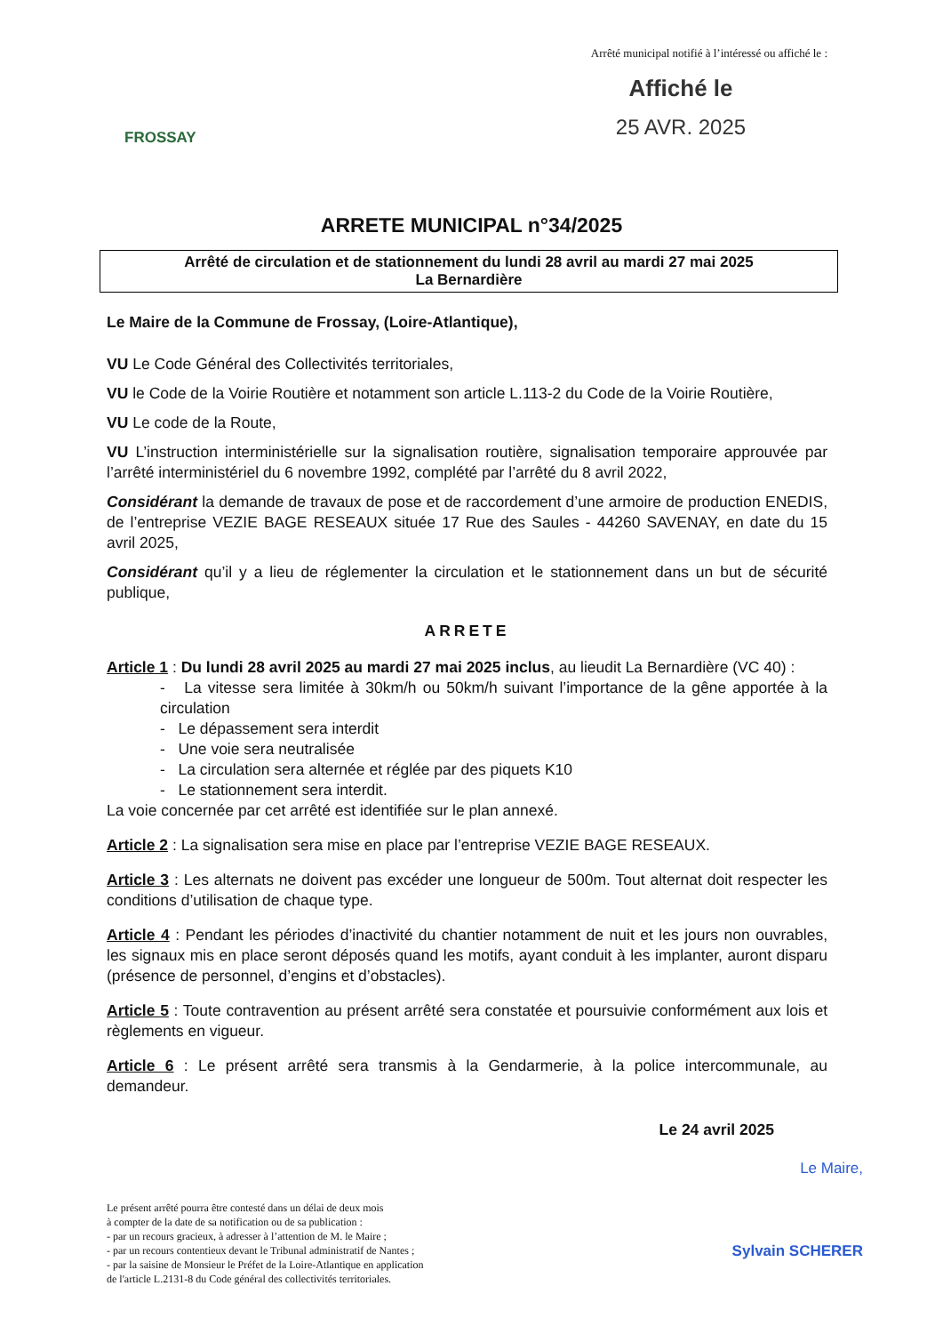FROSSAY
Arrêté municipal notifié à l’intéressé ou affiché le :
Affiché le
25 AVR. 2025
ARRETE MUNICIPAL n°34/2025
Arrêté de circulation et de stationnement du lundi 28 avril au mardi 27 mai 2025
La Bernardière
Le Maire de la Commune de Frossay, (Loire-Atlantique),
VU Le Code Général des Collectivités territoriales,
VU le Code de la Voirie Routière et notamment son article L.113-2 du Code de la Voirie Routière,
VU Le code de la Route,
VU L’instruction interministérielle sur la signalisation routière, signalisation temporaire approuvée par l’arrêté interministériel du 6 novembre 1992, complété par l’arrêté du 8 avril 2022,
Considérant la demande de travaux de pose et de raccordement d’une armoire de production ENEDIS, de l’entreprise VEZIE BAGE RESEAUX située 17 Rue des Saules - 44260 SAVENAY, en date du 15 avril 2025,
Considérant qu’il y a lieu de réglementer la circulation et le stationnement dans un but de sécurité publique,
ARRETE
Article 1 : Du lundi 28 avril 2025 au mardi 27 mai 2025 inclus, au lieudit La Bernardière (VC 40) :
- La vitesse sera limitée à 30km/h ou 50km/h suivant l’importance de la gêne apportée à la circulation
- Le dépassement sera interdit
- Une voie sera neutralisée
- La circulation sera alternée et réglée par des piquets K10
- Le stationnement sera interdit.
La voie concernée par cet arrêté est identifiée sur le plan annexé.
Article 2 : La signalisation sera mise en place par l’entreprise VEZIE BAGE RESEAUX.
Article 3 : Les alternats ne doivent pas excéder une longueur de 500m. Tout alternat doit respecter les conditions d’utilisation de chaque type.
Article 4 : Pendant les périodes d’inactivité du chantier notamment de nuit et les jours non ouvrables, les signaux mis en place seront déposés quand les motifs, ayant conduit à les implanter, auront disparu (présence de personnel, d’engins et d’obstacles).
Article 5 : Toute contravention au présent arrêté sera constatée et poursuivie conformément aux lois et règlements en vigueur.
Article 6 : Le présent arrêté sera transmis à la Gendarmerie, à la police intercommunale, au demandeur.
Le 24 avril 2025
Le présent arrêté pourra être contesté dans un délai de deux mois
à compter de la date de sa notification ou de sa publication :
- par un recours gracieux, à adresser à l’attention de M. le Maire ;
- par un recours contentieux devant le Tribunal administratif de Nantes ;
- par la saisine de Monsieur le Préfet de la Loire-Atlantique en application
de l'article L.2131-8 du Code général des collectivités territoriales.
Le Maire,
Sylvain SCHERER